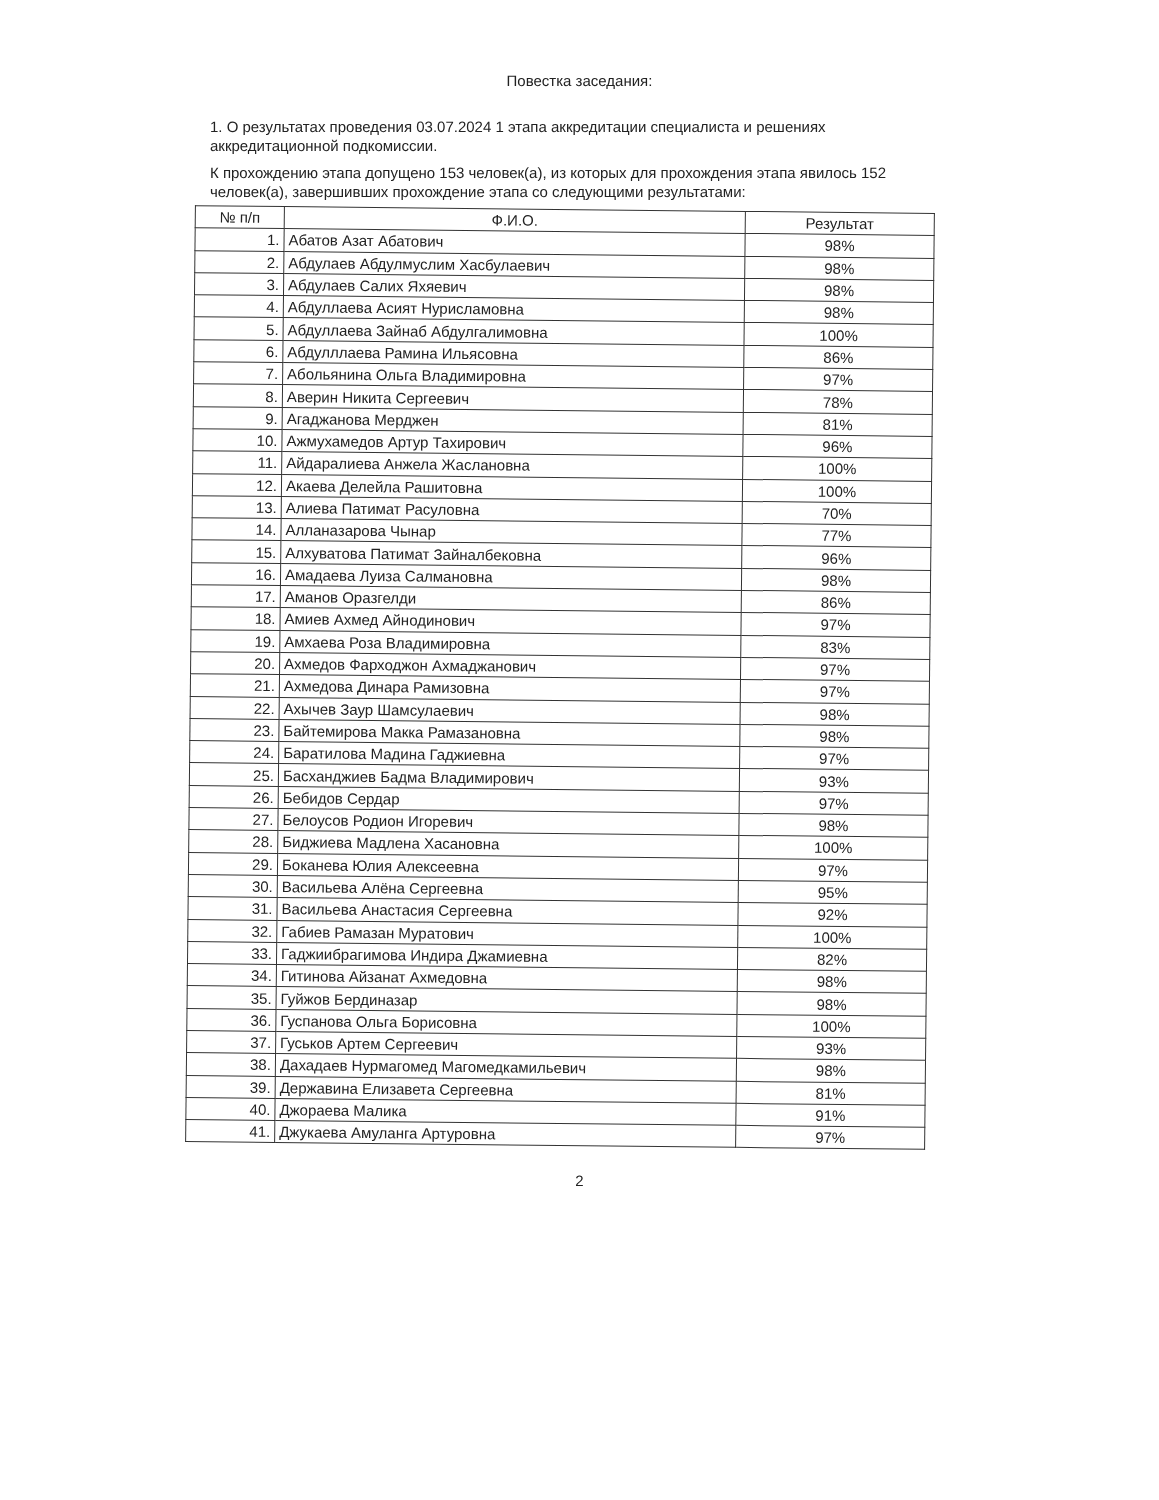Повестка заседания:
1. О результатах проведения 03.07.2024 1 этапа аккредитации специалиста и решениях аккредитационной подкомиссии.
К прохождению этапа допущено 153 человек(а), из которых для прохождения этапа явилось 152 человек(а), завершивших прохождение этапа со следующими результатами:
| № п/п | Ф.И.О. | Результат |
| --- | --- | --- |
| 1. | Абатов Азат Абатович | 98% |
| 2. | Абдулаев Абдулмуслим Хасбулаевич | 98% |
| 3. | Абдулаев Салих Яхяевич | 98% |
| 4. | Абдуллаева Асият Нурисламовна | 98% |
| 5. | Абдуллаева Зайнаб Абдулгалимовна | 100% |
| 6. | Абдулллаева Рамина Ильясовна | 86% |
| 7. | Абольянина Ольга Владимировна | 97% |
| 8. | Аверин Никита Сергеевич | 78% |
| 9. | Агаджанова Мерджен | 81% |
| 10. | Ажмухамедов Артур Тахирович | 96% |
| 11. | Айдаралиева Анжела Жаслановна | 100% |
| 12. | Акаева Делейла Рашитовна | 100% |
| 13. | Алиева Патимат Расуловна | 70% |
| 14. | Алланазарова Чынар | 77% |
| 15. | Алхуватова Патимат Зайналбековна | 96% |
| 16. | Амадаева Луиза Салмановна | 98% |
| 17. | Аманов Оразгелди | 86% |
| 18. | Амиев Ахмед Айнодинович | 97% |
| 19. | Амхаева Роза Владимировна | 83% |
| 20. | Ахмедов Фарходжон Ахмаджанович | 97% |
| 21. | Ахмедова Динара Рамизовна | 97% |
| 22. | Ахычев Заур Шамсулаевич | 98% |
| 23. | Байтемирова Макка Рамазановна | 98% |
| 24. | Баратилова Мадина Гаджиевна | 97% |
| 25. | Басханджиев Бадма Владимирович | 93% |
| 26. | Бебидов Сердар | 97% |
| 27. | Белоусов Родион Игоревич | 98% |
| 28. | Биджиева Мадлена Хасановна | 100% |
| 29. | Боканева Юлия Алексеевна | 97% |
| 30. | Васильева Алёна Сергеевна | 95% |
| 31. | Васильева Анастасия Сергеевна | 92% |
| 32. | Габиев Рамазан Муратович | 100% |
| 33. | Гаджиибрагимова Индира Джамиевна | 82% |
| 34. | Гитинова Айзанат Ахмедовна | 98% |
| 35. | Гуйжов Бердиназар | 98% |
| 36. | Гуспанова Ольга Борисовна | 100% |
| 37. | Гуськов Артем Сергеевич | 93% |
| 38. | Дахадаев Нурмагомед Магомедкамильевич | 98% |
| 39. | Державина Елизавета Сергеевна | 81% |
| 40. | Джораева Малика | 91% |
| 41. | Джукаева Амуланга Артуровна | 97% |
2